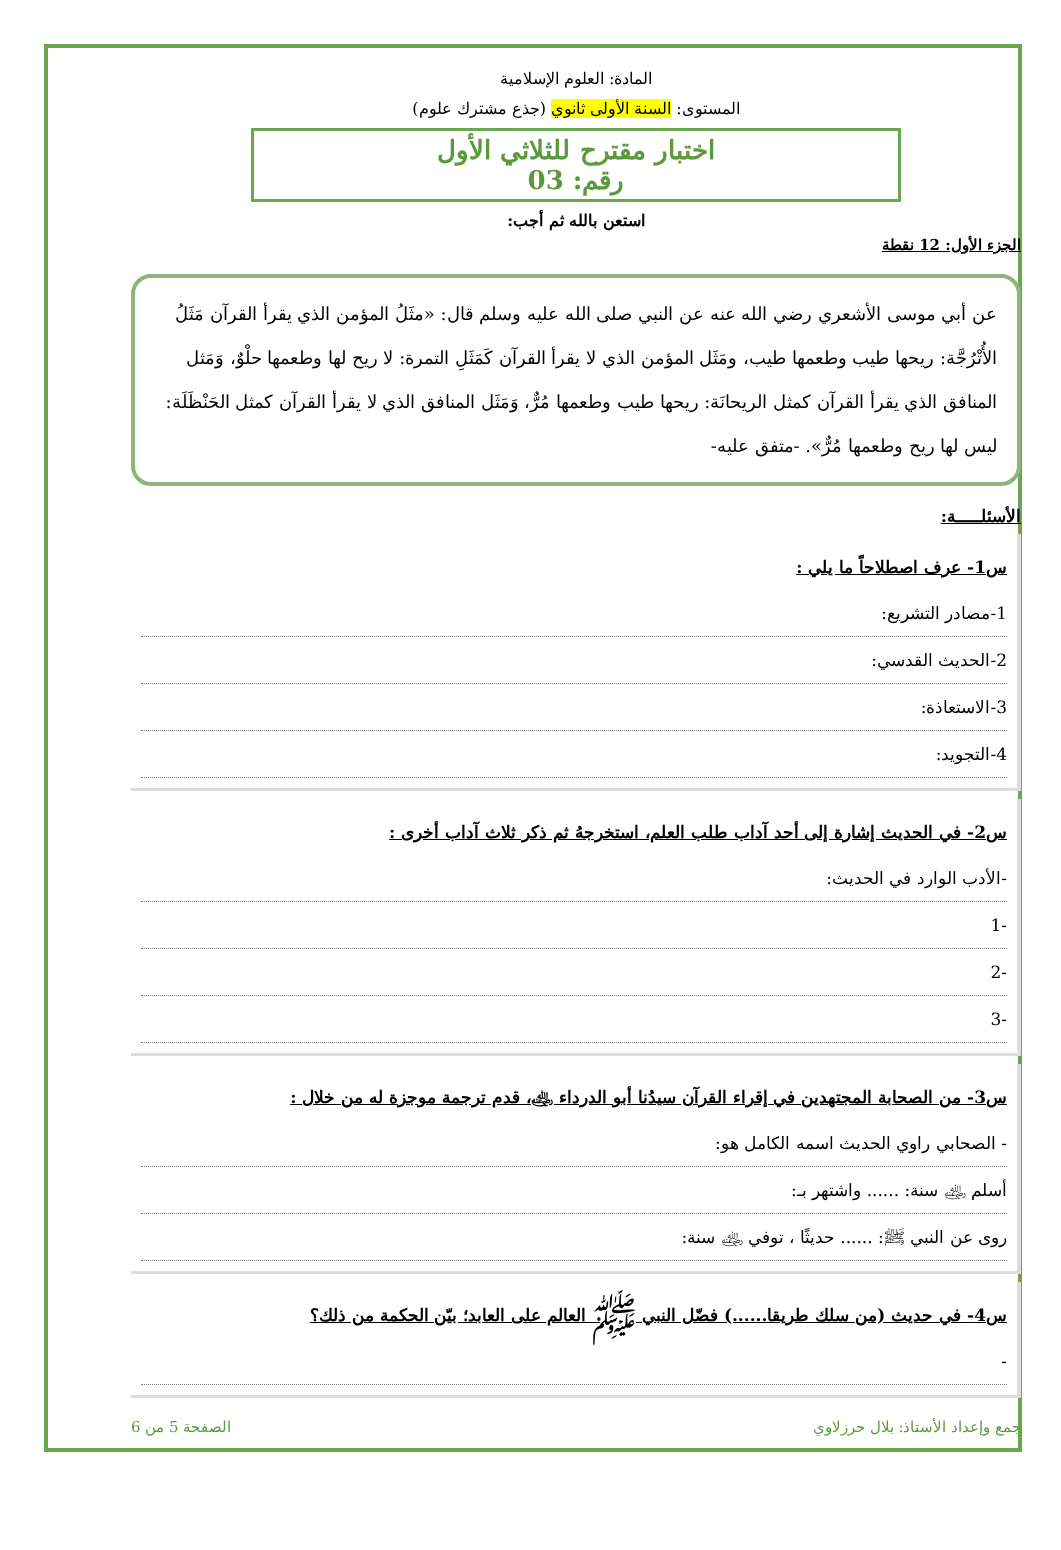المادة: العلوم الإسلامية
المستوى: السنة الأولى ثانوي (جذع مشترك علوم)
اختبار مقترح للثلاثي الأول
رقم: 03
استعن بالله ثم أجب:
الجزء الأول: 12 نقطة
عن أبي موسى الأشعري رضي الله عنه عن النبي صلى الله عليه وسلم قال: «مثَلُ المؤمن الذي يقرأ القرآن مَثَلُ الأُتْرُجَّة: ريحها طيب وطعمها طيب، ومَثَل المؤمن الذي لا يقرأ القرآن كَمَثَلِ التمرة: لا ريح لها وطعمها حلْوٌ، وَمَثل المنافق الذي يقرأ القرآن كمثل الريحانَة: ريحها طيب وطعمها مُرٌّ، وَمَثَل المنافق الذي لا يقرأ القرآن كمثل الحَنْظَلَة: ليس لها ريح وطعمها مُرٌّ». -متفق عليه-
الأسئلـــــة:
س1- عرف اصطلاحاً ما يلي :
1-مصادر التشريع:
2-الحديث القدسي:
3-الاستعاذة:
4-التجويد:
س2- في الحديث إشارة إلى أحد آداب طلب العلم، استخرجهُ ثم ذكر ثلاث آداب أخرى :
-الأدب الوارد في الحديث:
-1
-2
-3
س3- من الصحابة المجتهدين في إقراء القرآن سيدُنا أبو الدرداء ﵁، قدم ترجمة موجزة له من خلال :
- الصحابي راوي الحديث اسمه الكامل هو:
أسلم ﵁ سنة: ...... واشتهر بـ:
روى عن النبي ﷺ: ...... حديثًا ، توفي ﵁ سنة:
س4- في حديث (من سلك طريقا......) فضّل النبي ﷺ العالم على العابد؛ بيّن الحكمة من ذلك؟
-
جمع وإعداد الأستاذ: بلال حرزلاوي الصفحة 5 من 6